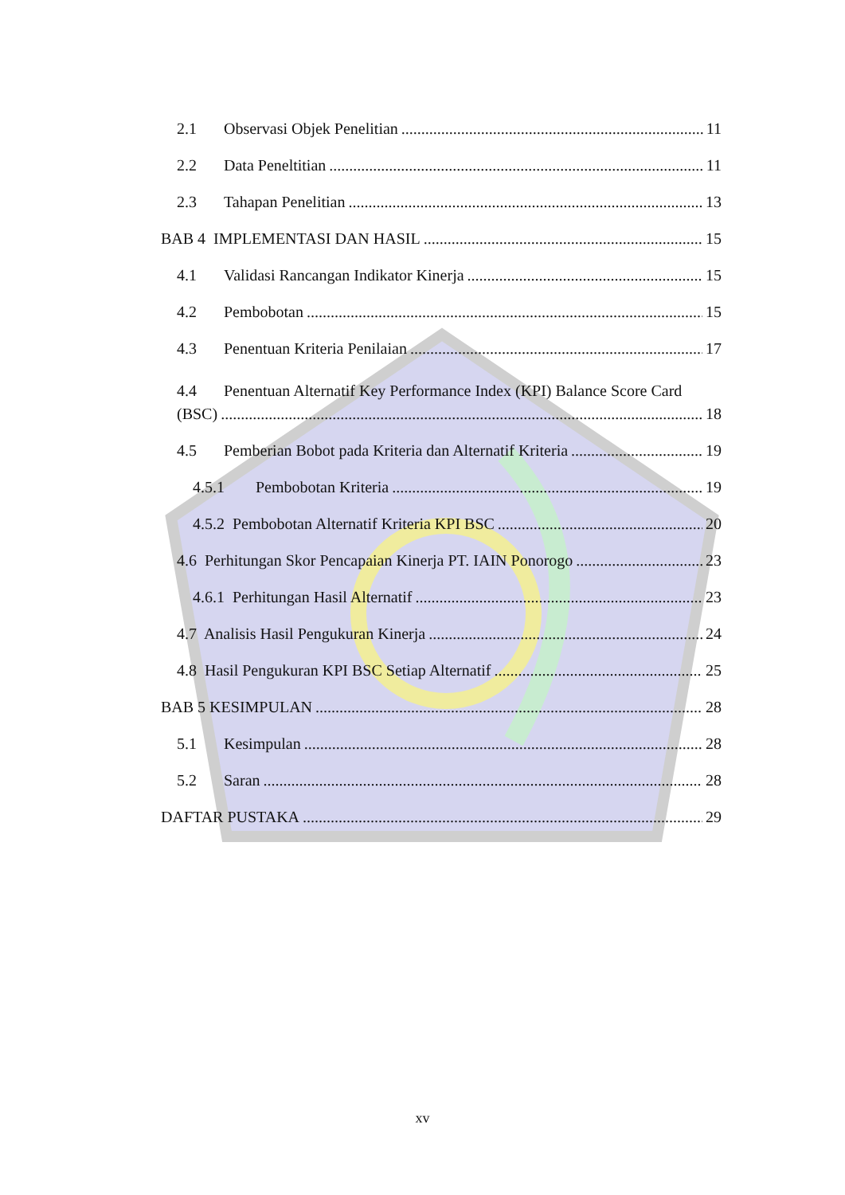2.1 Observasi Objek Penelitian 11
2.2 Data Peneltitian 11
2.3 Tahapan Penelitian 13
BAB 4 IMPLEMENTASI DAN HASIL 15
4.1 Validasi Rancangan Indikator Kinerja 15
4.2 Pembobotan 15
4.3 Penentuan Kriteria Penilaian 17
4.4 Penentuan Alternatif Key Performance Index (KPI) Balance Score Card
(BSC) 18
4.5 Pemberian Bobot pada Kriteria dan Alternatif Kriteria 19
4.5.1 Pembobotan Kriteria 19
4.5.2 Pembobotan Alternatif Kriteria KPI BSC 20
4.6 Perhitungan Skor Pencapaian Kinerja PT. IAIN Ponorogo 23
4.6.1 Perhitungan Hasil Alternatif 23
4.7 Analisis Hasil Pengukuran Kinerja 24
4.8 Hasil Pengukuran KPI BSC Setiap Alternatif 25
BAB 5 KESIMPULAN 28
5.1 Kesimpulan 28
5.2 Saran 28
DAFTAR PUSTAKA 29
xv